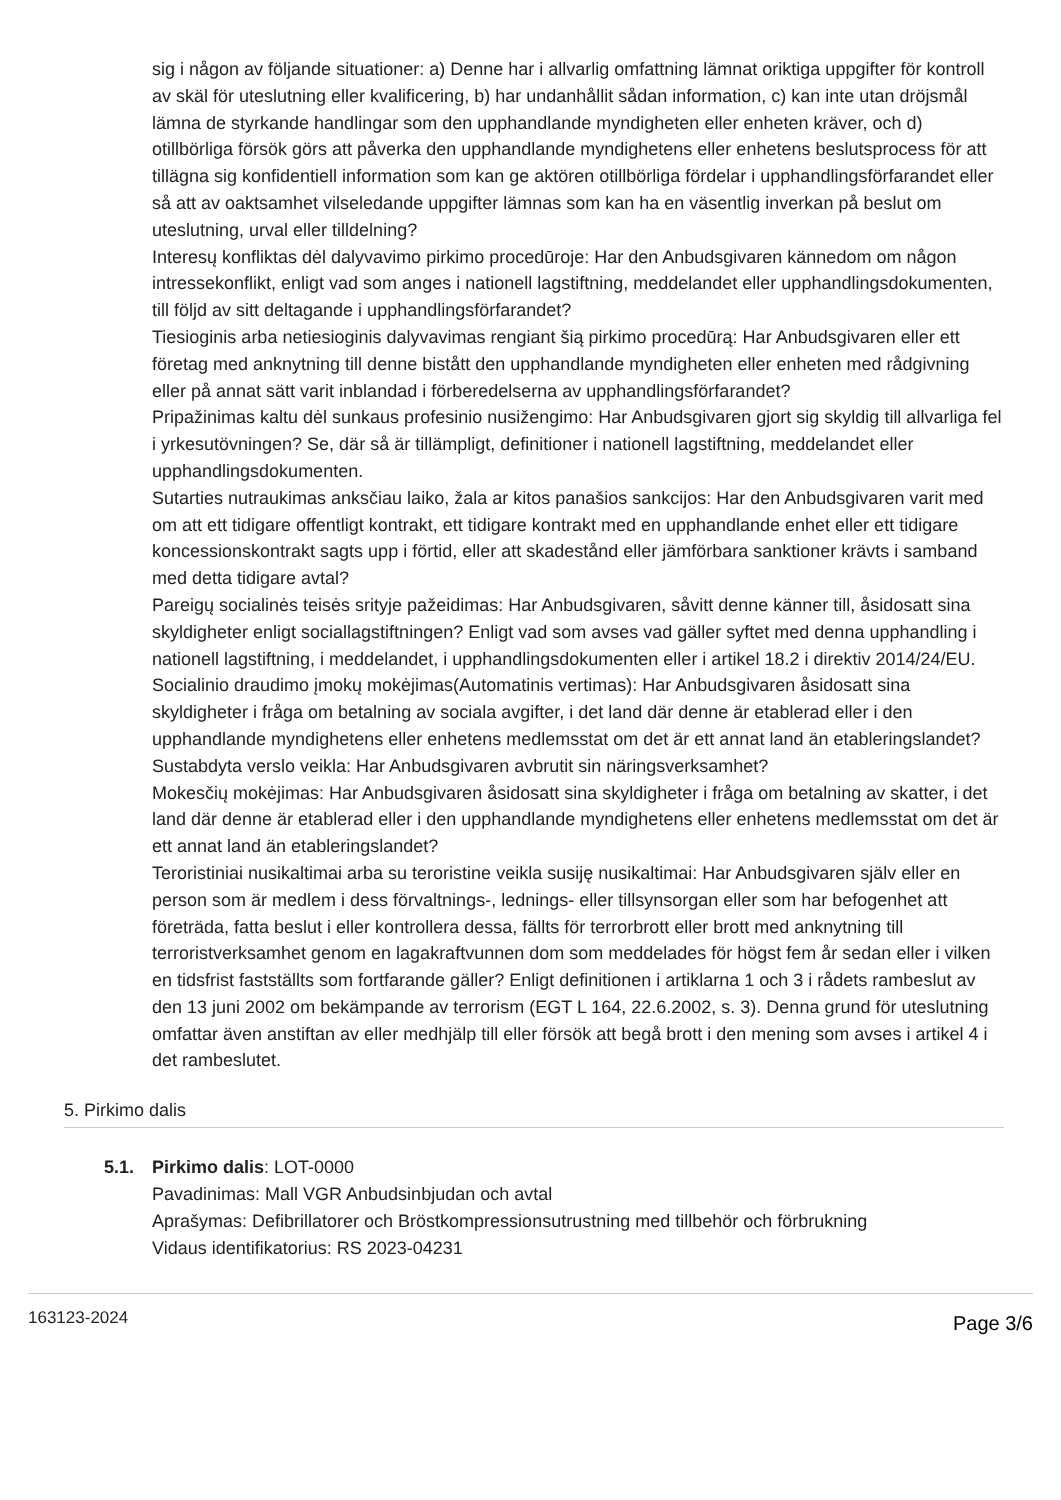sig i någon av följande situationer: a) Denne har i allvarlig omfattning lämnat oriktiga uppgifter för kontroll av skäl för uteslutning eller kvalificering, b) har undanhållit sådan information, c) kan inte utan dröjsmål lämna de styrkande handlingar som den upphandlande myndigheten eller enheten kräver, och d) otillbörliga försök görs att påverka den upphandlande myndighetens eller enhetens beslutsprocess för att tillägna sig konfidentiell information som kan ge aktören otillbörliga fördelar i upphandlingsförfarandet eller så att av oaktsamhet vilseledande uppgifter lämnas som kan ha en väsentlig inverkan på beslut om uteslutning, urval eller tilldelning?
Interesų konfliktas dėl dalyvavimo pirkimo procedūroje: Har den Anbudsgivaren kännedom om någon intressekonflikt, enligt vad som anges i nationell lagstiftning, meddelandet eller upphandlingsdokumenten, till följd av sitt deltagande i upphandlingsförfarandet?
Tiesioginis arba netiesioginis dalyvavimas rengiant šią pirkimo procedūrą: Har Anbudsgivaren eller ett företag med anknytning till denne bistått den upphandlande myndigheten eller enheten med rådgivning eller på annat sätt varit inblandad i förberedelserna av upphandlingsförfarandet?
Pripažinimas kaltu dėl sunkaus profesinio nusižengimo: Har Anbudsgivaren gjort sig skyldig till allvarliga fel i yrkesutövningen? Se, där så är tillämpligt, definitioner i nationell lagstiftning, meddelandet eller upphandlingsdokumenten.
Sutarties nutraukimas anksčiau laiko, žala ar kitos panašios sankcijos: Har den Anbudsgivaren varit med om att ett tidigare offentligt kontrakt, ett tidigare kontrakt med en upphandlande enhet eller ett tidigare koncessionskontrakt sagts upp i förtid, eller att skadestånd eller jämförbara sanktioner krävts i samband med detta tidigare avtal?
Pareigų socialinės teisės srityje pažeidimas: Har Anbudsgivaren, såvitt denne känner till, åsidosatt sina skyldigheter enligt sociallagstiftningen? Enligt vad som avses vad gäller syftet med denna upphandling i nationell lagstiftning, i meddelandet, i upphandlingsdokumenten eller i artikel 18.2 i direktiv 2014/24/EU.
Socialinio draudimo įmokų mokėjimas(Automatinis vertimas): Har Anbudsgivaren åsidosatt sina skyldigheter i fråga om betalning av sociala avgifter, i det land där denne är etablerad eller i den upphandlande myndighetens eller enhetens medlemsstat om det är ett annat land än etableringslandet?
Sustabdyta verslo veikla: Har Anbudsgivaren avbrutit sin näringsverksamhet?
Mokesčių mokėjimas: Har Anbudsgivaren åsidosatt sina skyldigheter i fråga om betalning av skatter, i det land där denne är etablerad eller i den upphandlande myndighetens eller enhetens medlemsstat om det är ett annat land än etableringslandet?
Teroristiniai nusikaltimai arba su teroristine veikla susiję nusikaltimai: Har Anbudsgivaren själv eller en person som är medlem i dess förvaltnings-, lednings- eller tillsynsorgan eller som har befogenhet att företräda, fatta beslut i eller kontrollera dessa, fällts för terrorbrott eller brott med anknytning till terroristverksamhet genom en lagakraftvunnen dom som meddelades för högst fem år sedan eller i vilken en tidsfrist fastställts som fortfarande gäller? Enligt definitionen i artiklarna 1 och 3 i rådets rambeslut av den 13 juni 2002 om bekämpande av terrorism (EGT L 164, 22.6.2002, s. 3). Denna grund för uteslutning omfattar även anstiftan av eller medhjälp till eller försök att begå brott i den mening som avses i artikel 4 i det rambeslutet.
5. Pirkimo dalis
5.1. Pirkimo dalis: LOT-0000
Pavadinimas: Mall VGR Anbudsinbjudan och avtal
Aprašymas: Defibrillatorer och Bröstkompressionsutrustning med tillbehör och förbrukning
Vidaus identifikatorius: RS 2023-04231
163123-2024 Page 3/6